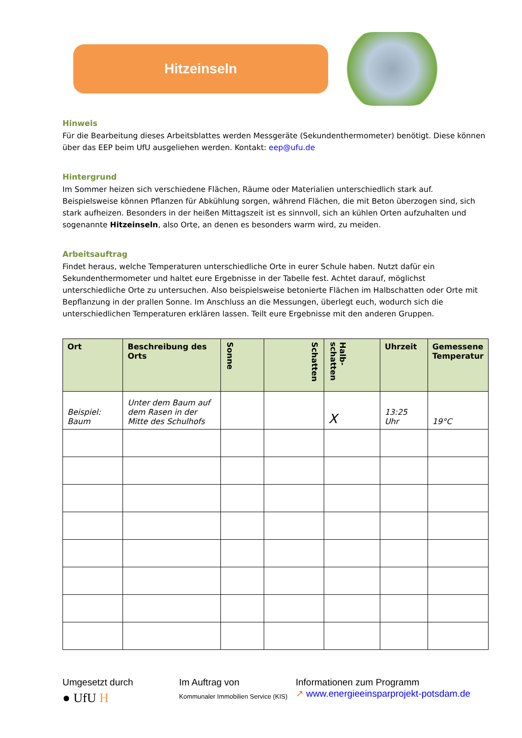Hitzeinseln
Hinweis
Für die Bearbeitung dieses Arbeitsblattes werden Messgeräte (Sekundenthermometer) benötigt. Diese können über das EEP beim UfU ausgeliehen werden. Kontakt: eep@ufu.de
Hintergrund
Im Sommer heizen sich verschiedene Flächen, Räume oder Materialien unterschiedlich stark auf. Beispielsweise können Pflanzen für Abkühlung sorgen, während Flächen, die mit Beton überzogen sind, sich stark aufheizen. Besonders in der heißen Mittagszeit ist es sinnvoll, sich an kühlen Orten aufzuhalten und sogenannte Hitzeinseln, also Orte, an denen es besonders warm wird, zu meiden.
Arbeitsauftrag
Findet heraus, welche Temperaturen unterschiedliche Orte in eurer Schule haben. Nutzt dafür ein Sekundenthermometer und haltet eure Ergebnisse in der Tabelle fest. Achtet darauf, möglichst unterschiedliche Orte zu untersuchen. Also beispielsweise betonierte Flächen im Halbschatten oder Orte mit Bepflanzung in der prallen Sonne. Im Anschluss an die Messungen, überlegt euch, wodurch sich die unterschiedlichen Temperaturen erklären lassen. Teilt eure Ergebnisse mit den anderen Gruppen.
| Ort | Beschreibung des Orts | Sonne | Schatten | Halb-schatten | Uhrzeit | Gemessene Temperatur |
| --- | --- | --- | --- | --- | --- | --- |
| Beispiel: Baum | Unter dem Baum auf dem Rasen in der Mitte des Schulhofs | | | X | 13:25 Uhr | 19°C |
Umgesetzt durch
● UfU H
Im Auftrag von
Kommunaler Immobilien Service (KIS)
Informationen zum Programm
↗ www.energieeinsparprojekt-potsdam.de